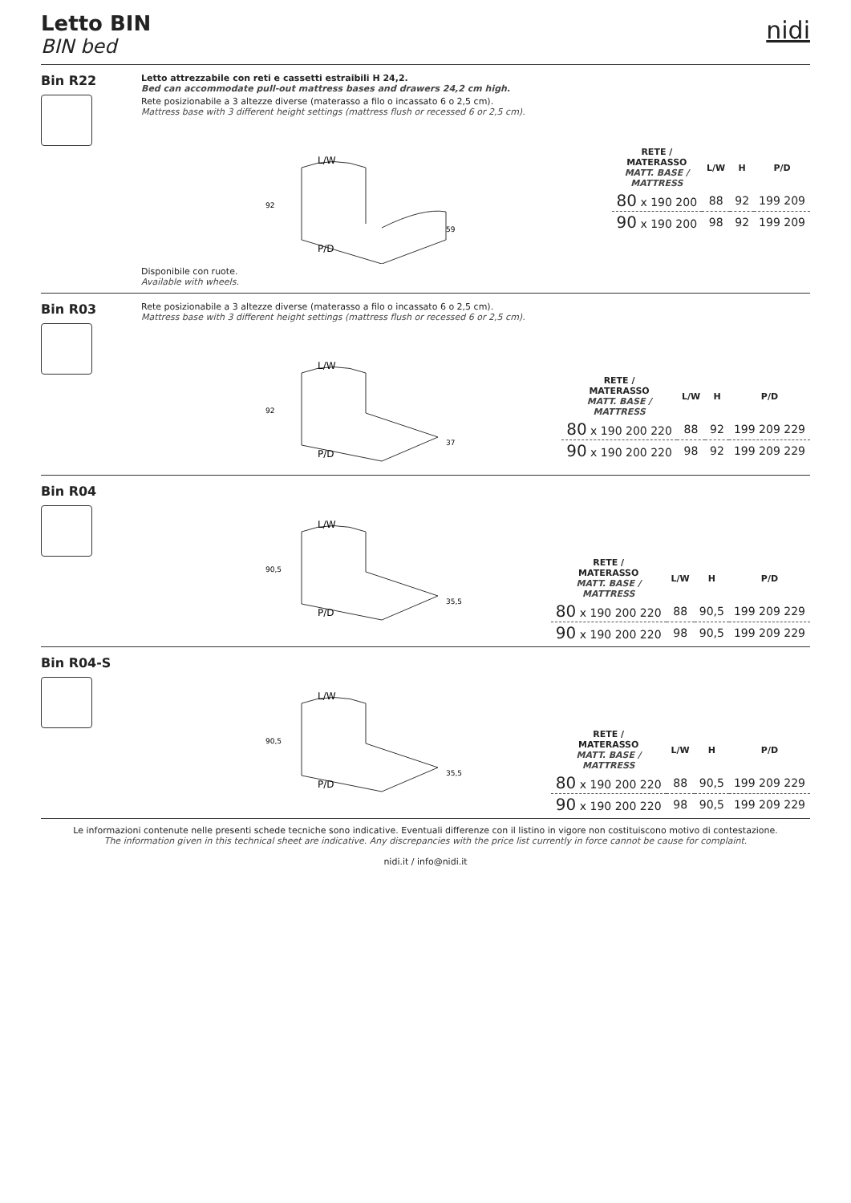Letto BIN
BIN bed
nidi
Bin R22
Letto attrezzabile con reti e cassetti estraibili H 24,2.
Bed can accommodate pull-out mattress bases and drawers 24,2 cm high.
Rete posizionabile a 3 altezze diverse (materasso a filo o incassato 6 o 2,5 cm).
Mattress base with 3 different height settings (mattress flush or recessed 6 or 2,5 cm).
L/W
P/D
92
59
Disponibile con ruote.
Available with wheels.
| RETE / MATERASSO MATT. BASE / MATTRESS | L/W | H | P/D |
| --- | --- | --- | --- |
| 80 x 190 200 | 88 | 92 | 199 209 |
| 90 x 190 200 | 98 | 92 | 199 209 |
Bin R03
Rete posizionabile a 3 altezze diverse (materasso a filo o incassato 6 o 2,5 cm).
Mattress base with 3 different height settings (mattress flush or recessed 6 or 2,5 cm).
L/W
P/D
92
37
| RETE / MATERASSO MATT. BASE / MATTRESS | L/W | H | P/D |
| --- | --- | --- | --- |
| 80 x 190 200 220 | 88 | 92 | 199 209 229 |
| 90 x 190 200 220 | 98 | 92 | 199 209 229 |
Bin R04
L/W
P/D
90,5
35,5
| RETE / MATERASSO MATT. BASE / MATTRESS | L/W | H | P/D |
| --- | --- | --- | --- |
| 80 x 190 200 220 | 88 | 90,5 | 199 209 229 |
| 90 x 190 200 220 | 98 | 90,5 | 199 209 229 |
Bin R04-S
L/W
P/D
90,5
35,5
| RETE / MATERASSO MATT. BASE / MATTRESS | L/W | H | P/D |
| --- | --- | --- | --- |
| 80 x 190 200 220 | 88 | 90,5 | 199 209 229 |
| 90 x 190 200 220 | 98 | 90,5 | 199 209 229 |
Le informazioni contenute nelle presenti schede tecniche sono indicative. Eventuali differenze con il listino in vigore non costituiscono motivo di contestazione.
The information given in this technical sheet are indicative. Any discrepancies with the price list currently in force cannot be cause for complaint.
nidi.it / info@nidi.it